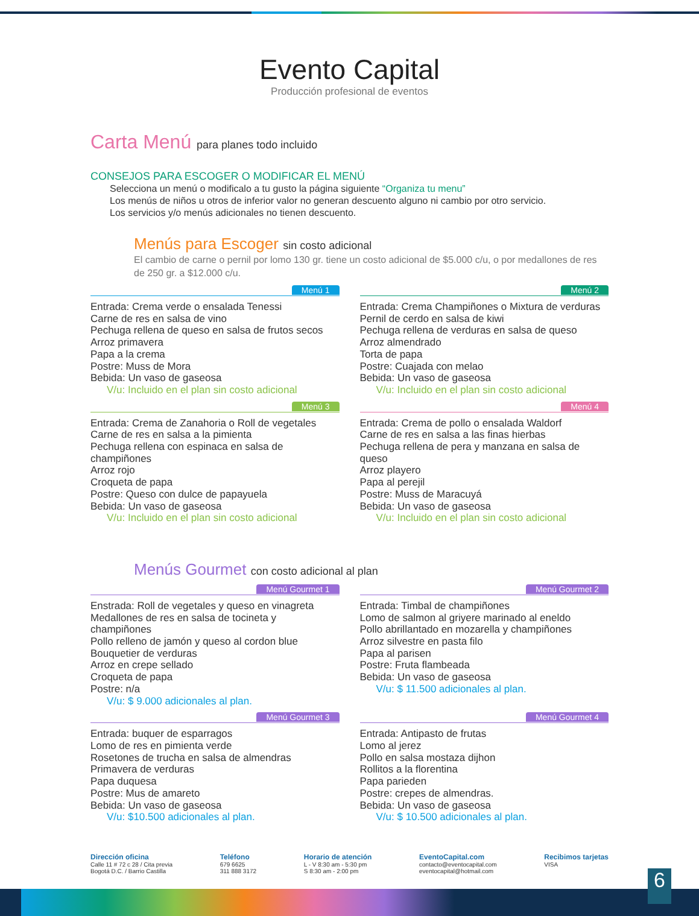Evento Capital
Producción profesional de eventos
Carta Menú para planes todo incluido
CONSEJOS PARA ESCOGER O MODIFICAR EL MENÚ
Selecciona un menú o modificalo a tu gusto la página siguiente “Organiza tu menu”
Los menús de niños u otros de inferior valor no generan descuento alguno ni cambio por otro servicio.
Los servicios y/o menús adicionales no tienen descuento.
Menús para Escoger sin costo adicional
El cambio de carne o pernil por lomo 130 gr. tiene un costo adicional de $5.000 c/u, o por medallones de res de 250 gr. a $12.000 c/u.
Menú 1
Entrada: Crema verde o ensalada Tenessi
Carne de res en salsa de vino
Pechuga rellena de queso en salsa de frutos secos
Arroz primavera
Papa a la crema
Postre: Muss de Mora
Bebida: Un vaso de gaseosa
V/u: Incluido en el plan sin costo adicional
Menú 2
Entrada: Crema Champiñones o Mixtura de verduras
Pernil de cerdo en salsa de kiwi
Pechuga rellena de verduras en salsa de queso
Arroz almendrado
Torta de papa
Postre: Cuajada con melao
Bebida: Un vaso de gaseosa
V/u: Incluido en el plan sin costo adicional
Menú 3
Entrada: Crema de Zanahoria o Roll de vegetales
Carne de res en salsa a la pimienta
Pechuga rellena con espinaca en salsa de champiñones
Arroz rojo
Croqueta de papa
Postre: Queso con dulce de papayuela
Bebida: Un vaso de gaseosa
V/u: Incluido en el plan sin costo adicional
Menú 4
Entrada: Crema de pollo o ensalada Waldorf
Carne de res en salsa a las finas hierbas
Pechuga rellena de pera y manzana en salsa de queso
Arroz playero
Papa al perejil
Postre: Muss de Maracuyá
Bebida: Un vaso de gaseosa
V/u: Incluido en el plan sin costo adicional
Menús Gourmet con costo adicional al plan
Menú Gourmet 1
Enstrada: Roll de vegetales y queso en vinagreta
Medallones de res en salsa de tocineta y champiñones
Pollo relleno de jamón y queso al cordon blue
Bouquetier de verduras
Arroz en crepe sellado
Croqueta de papa
Postre: n/a
V/u: $ 9.000 adicionales al plan.
Menú Gourmet 2
Entrada: Timbal de champiñones
Lomo de salmon al griyere marinado al eneldo
Pollo abrillantado en mozarella y champiñones
Arroz silvestre en pasta filo
Papa al parisen
Postre: Fruta flambeada
Bebida: Un vaso de gaseosa
V/u: $ 11.500 adicionales al plan.
Menú Gourmet 3
Entrada: buquer de esparragos
Lomo de res en pimienta verde
Rosetones de trucha en salsa de almendras
Primavera de verduras
Papa duquesa
Postre: Mus de amareto
Bebida: Un vaso de gaseosa
V/u: $10.500 adicionales al plan.
Menú Gourmet 4
Entrada: Antipasto de frutas
Lomo al jerez
Pollo en salsa mostaza dijhon
Rollitos a la florentina
Papa parieden
Postre: crepes de almendras.
Bebida: Un vaso de gaseosa
V/u: $ 10.500 adicionales al plan.
Dirección oficina
Calle 11 # 72 c 28 / Cita previa
Bogotá D.C. / Barrio Castilla
Teléfono
679 6625
311 888 3172
Horario de atención
L - V 8:30 am - 5:30 pm
S 8:30 am - 2:00 pm
EventoCapital.com
contacto@eventocapital.com
eventocapital@hotmail.com
Recibimos tarjetas
VISA
6